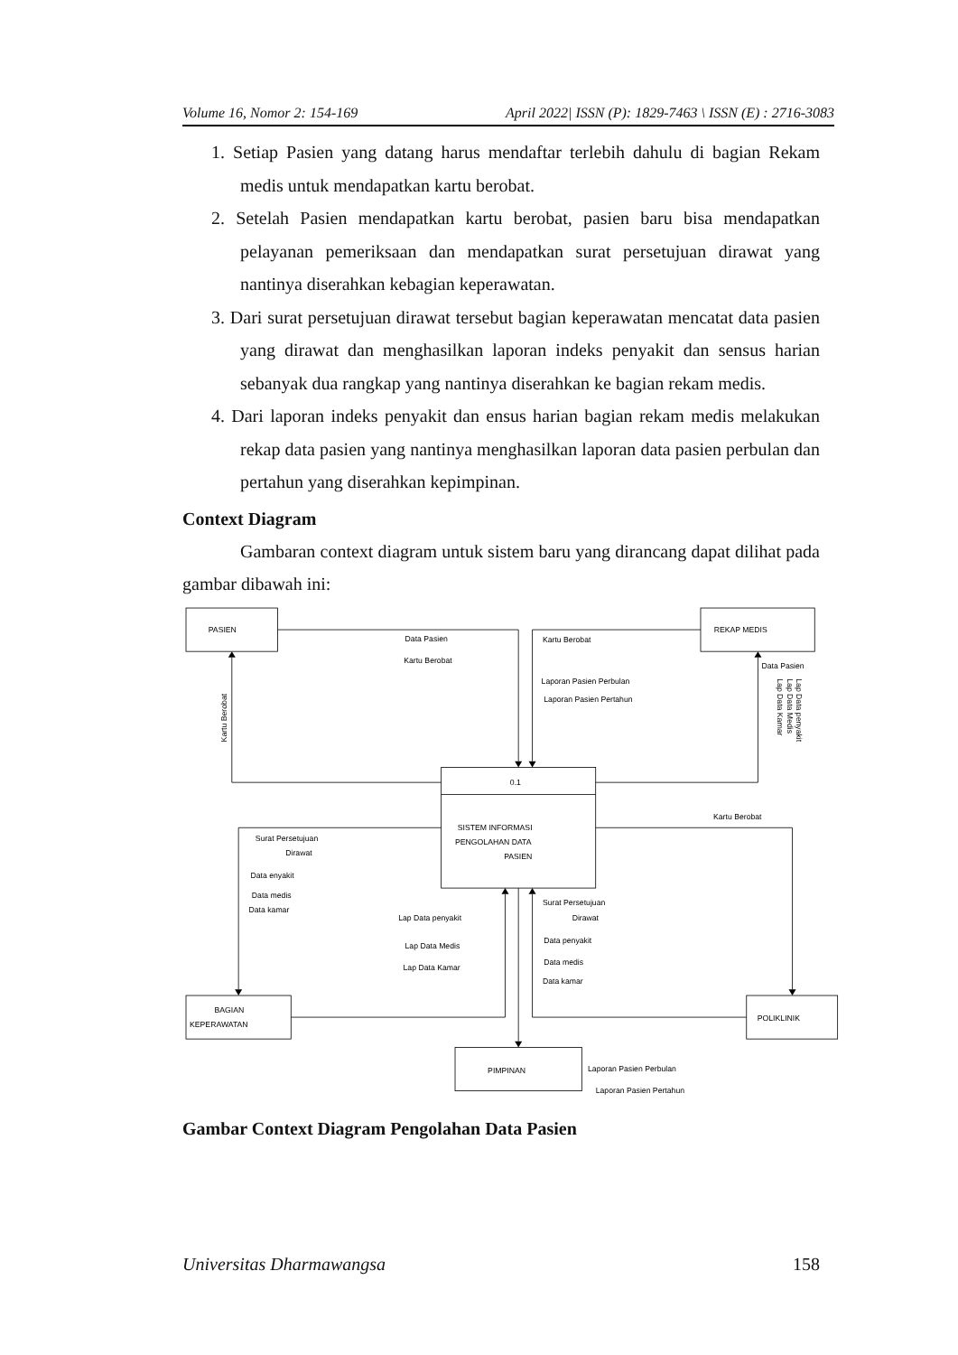Volume 16, Nomor 2: 154-169 April 2022| ISSN (P): 1829-7463 \ ISSN (E) : 2716-3083
1. Setiap Pasien yang datang harus mendaftar terlebih dahulu di bagian Rekam medis untuk mendapatkan kartu berobat.
2. Setelah Pasien mendapatkan kartu berobat, pasien baru bisa mendapatkan pelayanan pemeriksaan dan mendapatkan surat persetujuan dirawat yang nantinya diserahkan kebagian keperawatan.
3. Dari surat persetujuan dirawat tersebut bagian keperawatan mencatat data pasien yang dirawat dan menghasilkan laporan indeks penyakit dan sensus harian sebanyak dua rangkap yang nantinya diserahkan ke bagian rekam medis.
4. Dari laporan indeks penyakit dan ensus harian bagian rekam medis melakukan rekap data pasien yang nantinya menghasilkan laporan data pasien perbulan dan pertahun yang diserahkan kepimpinan.
Context Diagram
Gambaran context diagram untuk sistem baru yang dirancang dapat dilihat pada gambar dibawah ini:
PASIEN
REKAP MEDIS
Data Pasien
Kartu Berobat
Kartu Berobat
Laporan Pasien Perbulan
Laporan Pasien Pertahun
Data Pasien
Kartu Berobat
Lap Data penyakit
Lap Data Medis
Lap Data Kamar
0.1
SISTEM INFORMASI
PENGOLAHAN DATA
PASIEN
Kartu Berobat
Surat Persetujuan
Dirawat
Data enyakit
Data medis
Data kamar
Lap Data penyakit
Lap Data Medis
Lap Data Kamar
Surat Persetujuan
Dirawat
Data penyakit
Data medis
Data kamar
BAGIAN
KEPERAWATAN
POLIKLINIK
PIMPINAN
Laporan Pasien Perbulan
Laporan Pasien Pertahun
Gambar Context Diagram Pengolahan Data Pasien
Universitas Dharmawangsa 158